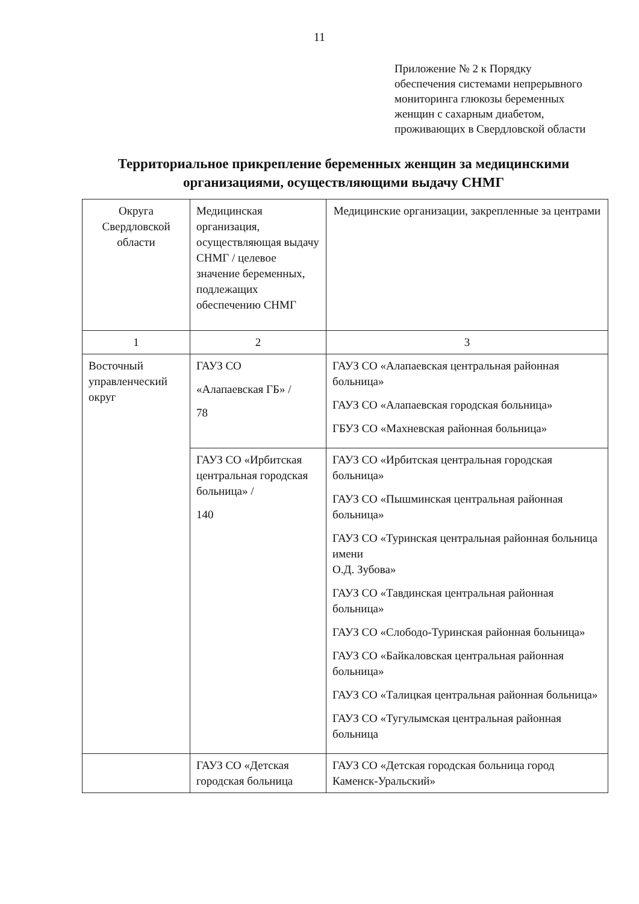11
Приложение № 2 к Порядку
обеспечения системами непрерывного
мониторинга глюкозы беременных
женщин с сахарным диабетом,
проживающих в Свердловской области
Территориальное прикрепление беременных женщин за медицинскими организациями, осуществляющими выдачу СНМГ
| Округа Свердловской области | Медицинская организация, осуществляющая выдачу СНМГ / целевое значение беременных, подлежащих обеспечению СНМГ | Медицинские организации, закрепленные за центрами |
| 1 | 2 | 3 |
| Восточный управленческий округ | ГАУЗ СО «Алапаевская ГБ» / 78 | ГАУЗ СО «Алапаевская центральная районная больница» ГАУЗ СО «Алапаевская городская больница» ГБУЗ СО «Махневская районная больница» |
| | ГАУЗ СО «Ирбитская центральная городская больница» / 140 | ГАУЗ СО «Ирбитская центральная городская больница» ГАУЗ СО «Пышминская центральная районная больница» ГАУЗ СО «Туринская центральная районная больница имени О.Д. Зубова» ГАУЗ СО «Тавдинская центральная районная больница» ГАУЗ СО «Слободо-Туринская районная больница» ГАУЗ СО «Байкаловская центральная районная больница» ГАУЗ СО «Талицкая центральная районная больница» ГАУЗ СО «Тугулымская центральная районная больница |
| | ГАУЗ СО «Детская городская больница | ГАУЗ СО «Детская городская больница город Каменск-Уральский» |